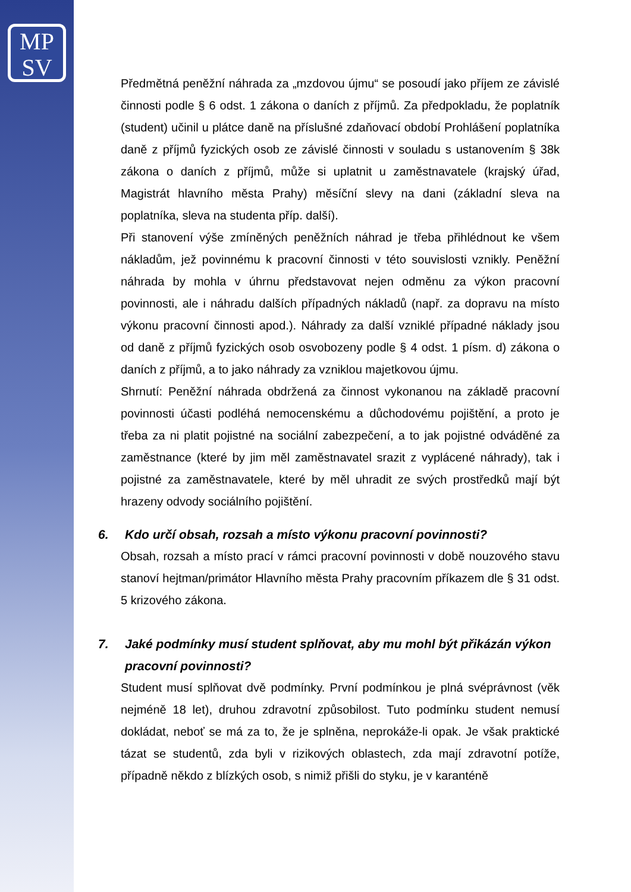MP
SV
Předmětná peněžní náhrada za „mzdovou újmu“ se posoudí jako příjem ze závislé činnosti podle § 6 odst. 1 zákona o daních z příjmů. Za předpokladu, že poplatník (student) učinil u plátce daně na příslušné zdaňovací období Prohlášení poplatníka daně z příjmů fyzických osob ze závislé činnosti v souladu s ustanovením § 38k zákona o daních z příjmů, může si uplatnit u zaměstnavatele (krajský úřad, Magistrát hlavního města Prahy) měsíční slevy na dani (základní sleva na poplatníka, sleva na studenta příp. další).
Při stanovení výše zmíněných peněžních náhrad je třeba přihlédnout ke všem nákladům, jež povinnému k pracovní činnosti v této souvislosti vznikly. Peněžní náhrada by mohla v úhrnu představovat nejen odměnu za výkon pracovní povinnosti, ale i náhradu dalších případných nákladů (např. za dopravu na místo výkonu pracovní činnosti apod.). Náhrady za další vzniklé případné náklady jsou od daně z příjmů fyzických osob osvobozeny podle § 4 odst. 1 písm. d) zákona o daních z příjmů, a to jako náhrady za vzniklou majetkovou újmu.
Shrnutí: Peněžní náhrada obdržená za činnost vykonanou na základě pracovní povinnosti účasti podléhá nemocenskému a důchodovému pojištění, a proto je třeba za ni platit pojistné na sociální zabezpečení, a to jak pojistné odváděné za zaměstnance (které by jim měl zaměstnavatel srazit z vyplácené náhrady), tak i pojistné za zaměstnavatele, které by měl uhradit ze svých prostředků mají být hrazeny odvody sociálního pojištění.
6. Kdo určí obsah, rozsah a místo výkonu pracovní povinnosti?
Obsah, rozsah a místo prací v rámci pracovní povinnosti v době nouzového stavu stanoví hejtman/primátor Hlavního města Prahy pracovním příkazem dle § 31 odst. 5 krizového zákona.
7. Jaké podmínky musí student splňovat, aby mu mohl být přikázán výkon pracovní povinnosti?
Student musí splňovat dvě podmínky. První podmínkou je plná svéprávnost (věk nejméně 18 let), druhou zdravotní způsobilost. Tuto podmínku student nemusí dokládat, neboť se má za to, že je splněna, neprokáže-li opak. Je však praktické tázat se studentů, zda byli v rizikových oblastech, zda mají zdravotní potíže, případně někdo z blízkých osob, s nimiž přišli do styku, je v karanténě